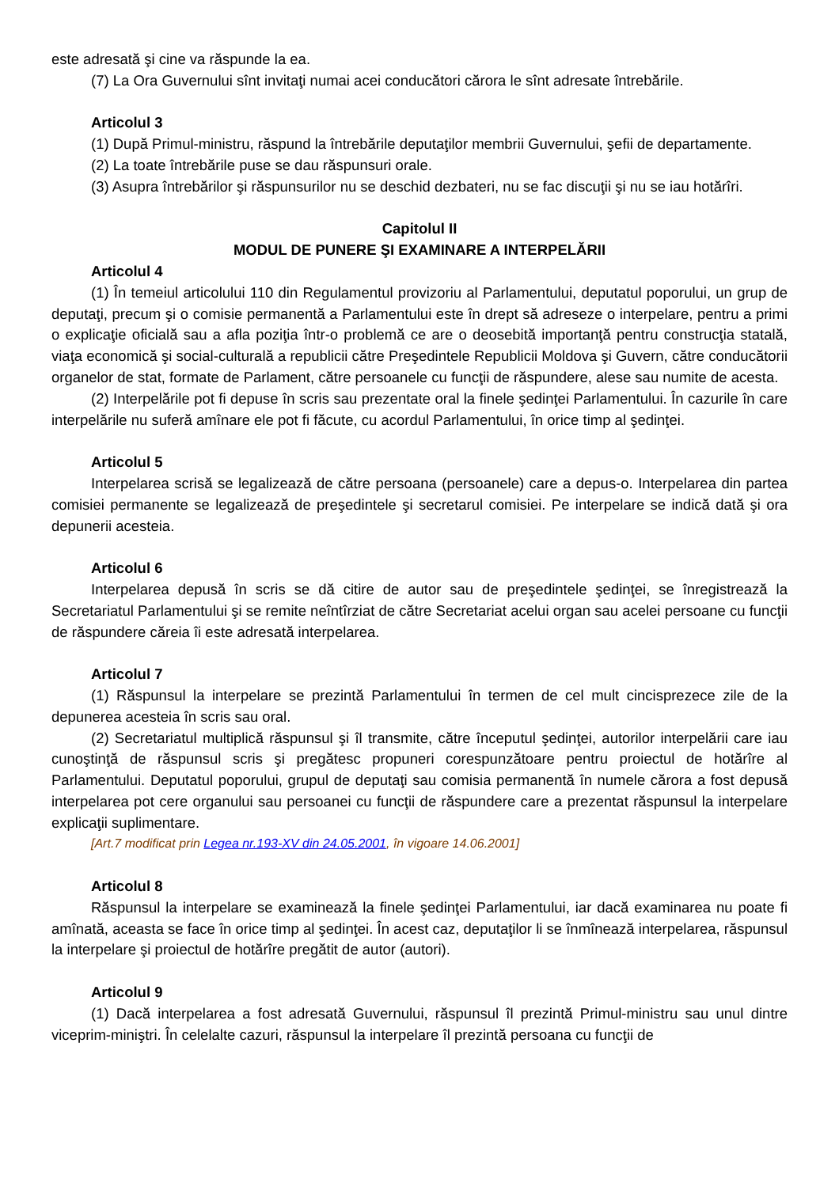este adresată şi cine va răspunde la ea.
(7) La Ora Guvernului sînt invitaţi numai acei conducători cărora le sînt adresate întrebările.
Articolul 3
(1) După Primul-ministru, răspund la întrebările deputaţilor membrii Guvernului, şefii de departamente.
(2) La toate întrebările puse se dau răspunsuri orale.
(3) Asupra întrebărilor şi răspunsurilor nu se deschid dezbateri, nu se fac discuţii şi nu se iau hotărîri.
Capitolul II
MODUL DE PUNERE ŞI EXAMINARE A INTERPELĂRII
Articolul 4
(1) În temeiul articolului 110 din Regulamentul provizoriu al Parlamentului, deputatul poporului, un grup de deputaţi, precum şi o comisie permanentă a Parlamentului este în drept să adreseze o interpelare, pentru a primi o explicaţie oficială sau a afla poziţia într-o problemă ce are o deosebită importanţă pentru construcţia statală, viaţa economică şi social-culturală a republicii către Preşedintele Republicii Moldova şi Guvern, către conducătorii organelor de stat, formate de Parlament, către persoanele cu funcţii de răspundere, alese sau numite de acesta.
(2) Interpelările pot fi depuse în scris sau prezentate oral la finele şedinţei Parlamentului. În cazurile în care interpelările nu suferă amînare ele pot fi făcute, cu acordul Parlamentului, în orice timp al şedinţei.
Articolul 5
Interpelarea scrisă se legalizează de către persoana (persoanele) care a depus-o. Interpelarea din partea comisiei permanente se legalizează de preşedintele şi secretarul comisiei. Pe interpelare se indică dată şi ora depunerii acesteia.
Articolul 6
Interpelarea depusă în scris se dă citire de autor sau de preşedintele şedinţei, se înregistrează la Secretariatul Parlamentului şi se remite neîntîrziat de către Secretariat acelui organ sau acelei persoane cu funcţii de răspundere căreia îi este adresată interpelarea.
Articolul 7
(1) Răspunsul la interpelare se prezintă Parlamentului în termen de cel mult cincisprezece zile de la depunerea acesteia în scris sau oral.
(2) Secretariatul multiplică răspunsul şi îl transmite, către începutul şedinţei, autorilor interpelării care iau cunoştinţă de răspunsul scris şi pregătesc propuneri corespunzătoare pentru proiectul de hotărîre al Parlamentului. Deputatul poporului, grupul de deputaţi sau comisia permanentă în numele cărora a fost depusă interpelarea pot cere organului sau persoanei cu funcţii de răspundere care a prezentat răspunsul la interpelare explicaţii suplimentare.
[Art.7 modificat prin Legea nr.193-XV din 24.05.2001, în vigoare 14.06.2001]
Articolul 8
Răspunsul la interpelare se examinează la finele şedinţei Parlamentului, iar dacă examinarea nu poate fi amînată, aceasta se face în orice timp al şedinţei. În acest caz, deputaţilor li se înmînează interpelarea, răspunsul la interpelare şi proiectul de hotărîre pregătit de autor (autori).
Articolul 9
(1) Dacă interpelarea a fost adresată Guvernului, răspunsul îl prezintă Primul-ministru sau unul dintre viceprim-miniştri. În celelalte cazuri, răspunsul la interpelare îl prezintă persoana cu funcţii de